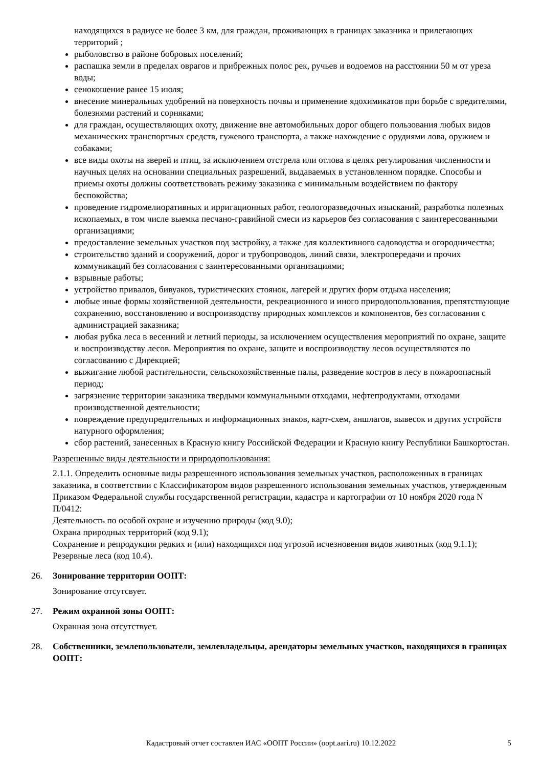находящихся в радиусе не более 3 км, для граждан, проживающих в границах заказника и прилегающих территорий ;
рыболовство в районе бобровых поселений;
распашка земли в пределах оврагов и прибрежных полос рек, ручьев и водоемов на расстоянии 50 м от уреза воды;
сенокошение ранее 15 июля;
внесение минеральных удобрений на поверхность почвы и применение ядохимикатов при борьбе с вредителями, болезнями растений и сорняками;
для граждан, осуществляющих охоту, движение вне автомобильных дорог общего пользования любых видов механических транспортных средств, гужевого транспорта, а также нахождение с орудиями лова, оружием и собаками;
все виды охоты на зверей и птиц, за исключением отстрела или отлова в целях регулирования численности и научных целях на основании специальных разрешений, выдаваемых в установленном порядке. Способы и приемы охоты должны соответствовать режиму заказника с минимальным воздействием по фактору беспокойства;
проведение гидромелиоративных и ирригационных работ, геологоразведочных изысканий, разработка полезных ископаемых, в том числе выемка песчано-гравийной смеси из карьеров без согласования с заинтересованными организациями;
предоставление земельных участков под застройку, а также для коллективного садоводства и огородничества;
строительство зданий и сооружений, дорог и трубопроводов, линий связи, электропередачи и прочих коммуникаций без согласования с заинтересованными организациями;
взрывные работы;
устройство привалов, бивуаков, туристических стоянок, лагерей и других форм отдыха населения;
любые иные формы хозяйственной деятельности, рекреационного и иного природопользования, препятствующие сохранению, восстановлению и воспроизводству природных комплексов и компонентов, без согласования с администрацией заказника;
любая рубка леса в весенний и летний периоды, за исключением осуществления мероприятий по охране, защите и воспроизводству лесов. Мероприятия по охране, защите и воспроизводству лесов осуществляются по согласованию с Дирекцией;
выжигание любой растительности, сельскохозяйственные палы, разведение костров в лесу в пожароопасный период;
загрязнение территории заказника твердыми коммунальными отходами, нефтепродуктами, отходами производственной деятельности;
повреждение предупредительных и информационных знаков, карт-схем, аншлагов, вывесок и других устройств натурного оформления;
сбор растений, занесенных в Красную книгу Российской Федерации и Красную книгу Республики Башкортостан.
Разрешенные виды деятельности и природопользования:
2.1.1. Определить основные виды разрешенного использования земельных участков, расположенных в границах заказника, в соответствии с Классификатором видов разрешенного использования земельных участков, утвержденным Приказом Федеральной службы государственной регистрации, кадастра и картографии от 10 ноября 2020 года N П/0412:
Деятельность по особой охране и изучению природы (код 9.0);
Охрана природных территорий (код 9.1);
Сохранение и репродукция редких и (или) находящихся под угрозой исчезновения видов животных (код 9.1.1);
Резервные леса (код 10.4).
26. Зонирование территории ООПТ:
Зонирование отсутсвует.
27. Режим охранной зоны ООПТ:
Охранная зона отсутствует.
28. Собственники, землепользователи, землевладельцы, арендаторы земельных участков, находящихся в границах ООПТ:
Кадастровый отчет составлен ИАС «ООПТ России» (oopt.aari.ru) 10.12.2022
5